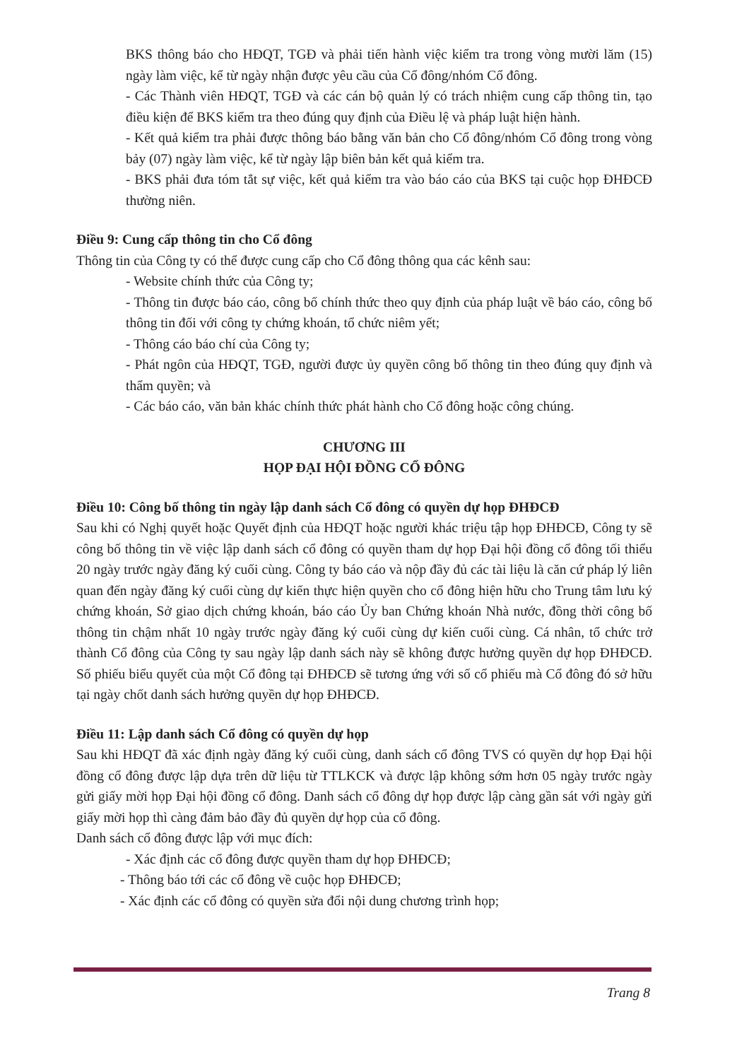BKS thông báo cho HĐQT, TGĐ và phải tiến hành việc kiểm tra trong vòng mười lăm (15) ngày làm việc, kể từ ngày nhận được yêu cầu của Cổ đông/nhóm Cổ đông.
- Các Thành viên HĐQT, TGĐ và các cán bộ quản lý có trách nhiệm cung cấp thông tin, tạo điều kiện để BKS kiểm tra theo đúng quy định của Điều lệ và pháp luật hiện hành.
- Kết quả kiểm tra phải được thông báo bằng văn bản cho Cổ đông/nhóm Cổ đông trong vòng bảy (07) ngày làm việc, kể từ ngày lập biên bản kết quả kiểm tra.
- BKS phải đưa tóm tắt sự việc, kết quả kiểm tra vào báo cáo của BKS tại cuộc họp ĐHĐCĐ thường niên.
Điều 9: Cung cấp thông tin cho Cổ đông
Thông tin của Công ty có thể được cung cấp cho Cổ đông thông qua các kênh sau:
- Website chính thức của Công ty;
- Thông tin được báo cáo, công bố chính thức theo quy định của pháp luật về báo cáo, công bố thông tin đối với công ty chứng khoán, tổ chức niêm yết;
- Thông cáo báo chí của Công ty;
- Phát ngôn của HĐQT, TGĐ, người được ủy quyền công bố thông tin theo đúng quy định và thẩm quyền; và
- Các báo cáo, văn bản khác chính thức phát hành cho Cổ đông hoặc công chúng.
CHƯƠNG III
HỌP ĐẠI HỘI ĐỒNG CỔ ĐÔNG
Điều 10: Công bố thông tin ngày lập danh sách Cổ đông có quyền dự họp ĐHĐCĐ
Sau khi có Nghị quyết hoặc Quyết định của HĐQT hoặc người khác triệu tập họp ĐHĐCĐ, Công ty sẽ công bố thông tin về việc lập danh sách cổ đông có quyền tham dự họp Đại hội đồng cổ đông tối thiểu 20 ngày trước ngày đăng ký cuối cùng. Công ty báo cáo và nộp đầy đủ các tài liệu là căn cứ pháp lý liên quan đến ngày đăng ký cuối cùng dự kiến thực hiện quyền cho cổ đông hiện hữu cho Trung tâm lưu ký chứng khoán, Sở giao dịch chứng khoán, báo cáo Ủy ban Chứng khoán Nhà nước, đồng thời công bố thông tin chậm nhất 10 ngày trước ngày đăng ký cuối cùng dự kiến cuối cùng. Cá nhân, tổ chức trở thành Cổ đông của Công ty sau ngày lập danh sách này sẽ không được hưởng quyền dự họp ĐHĐCĐ. Số phiếu biểu quyết của một Cổ đông tại ĐHĐCĐ sẽ tương ứng với số cổ phiếu mà Cổ đông đó sở hữu tại ngày chốt danh sách hưởng quyền dự họp ĐHĐCĐ.
Điều 11: Lập danh sách Cổ đông có quyền dự họp
Sau khi HĐQT đã xác định ngày đăng ký cuối cùng, danh sách cổ đông TVS có quyền dự họp Đại hội đồng cổ đông được lập dựa trên dữ liệu từ TTLKCK và được lập không sớm hơn 05 ngày trước ngày gửi giấy mời họp Đại hội đồng cổ đông. Danh sách cổ đông dự họp được lập càng gần sát với ngày gửi giấy mời họp thì càng đảm bảo đầy đủ quyền dự họp của cổ đông.
Danh sách cổ đông được lập với mục đích:
- Xác định các cổ đông được quyền tham dự họp ĐHĐCĐ;
- Thông báo tới các cổ đông về cuộc họp ĐHĐCĐ;
- Xác định các cổ đông có quyền sửa đổi nội dung chương trình họp;
Trang 8